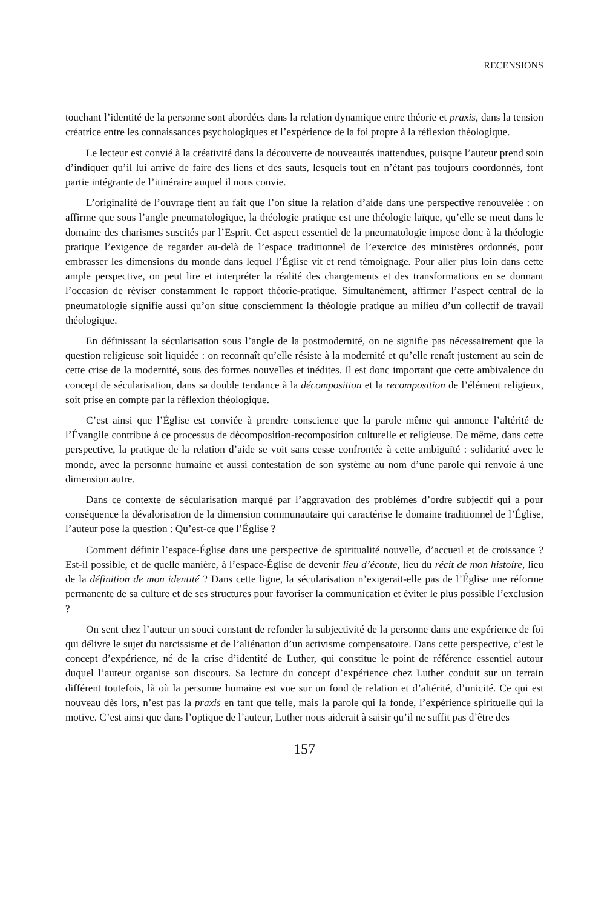RECENSIONS
touchant l’identité de la personne sont abordées dans la relation dynamique entre théorie et praxis, dans la tension créatrice entre les connaissances psychologiques et l’expérience de la foi propre à la réflexion théologique.
Le lecteur est convié à la créativité dans la découverte de nouveautés inattendues, puisque l’auteur prend soin d’indiquer qu’il lui arrive de faire des liens et des sauts, lesquels tout en n’étant pas toujours coordonnés, font partie intégrante de l’itinéraire auquel il nous convie.
L’originalité de l’ouvrage tient au fait que l’on situe la relation d’aide dans une perspective renouvelée : on affirme que sous l’angle pneumatologique, la théologie pratique est une théologie laïque, qu’elle se meut dans le domaine des charismes suscités par l’Esprit. Cet aspect essentiel de la pneumatologie impose donc à la théologie pratique l’exigence de regarder au-delà de l’espace traditionnel de l’exercice des ministères ordonnés, pour embrasser les dimensions du monde dans lequel l’Église vit et rend témoignage. Pour aller plus loin dans cette ample perspective, on peut lire et interpréter la réalité des changements et des transformations en se donnant l’occasion de réviser constamment le rapport théorie-pratique. Simultanément, affirmer l’aspect central de la pneumatologie signifie aussi qu’on situe consciemment la théologie pratique au milieu d’un collectif de travail théologique.
En définissant la sécularisation sous l’angle de la postmodernité, on ne signifie pas nécessairement que la question religieuse soit liquidée : on reconnaît qu’elle résiste à la modernité et qu’elle renaît justement au sein de cette crise de la modernité, sous des formes nouvelles et inédites. Il est donc important que cette ambivalence du concept de sécularisation, dans sa double tendance à la décomposition et la recomposition de l’élément religieux, soit prise en compte par la réflexion théologique.
C’est ainsi que l’Église est conviée à prendre conscience que la parole même qui annonce l’altérité de l’Évangile contribue à ce processus de décomposition-recomposition culturelle et religieuse. De même, dans cette perspective, la pratique de la relation d’aide se voit sans cesse confrontée à cette ambiguïté : solidarité avec le monde, avec la personne humaine et aussi contestation de son système au nom d’une parole qui renvoie à une dimension autre.
Dans ce contexte de sécularisation marqué par l’aggravation des problèmes d’ordre subjectif qui a pour conséquence la dévalorisation de la dimension communautaire qui caractérise le domaine traditionnel de l’Église, l’auteur pose la question : Qu’est-ce que l’Église ?
Comment définir l’espace-Église dans une perspective de spiritualité nouvelle, d’accueil et de croissance ? Est-il possible, et de quelle manière, à l’espace-Église de devenir lieu d’écoute, lieu du récit de mon histoire, lieu de la définition de mon identité ? Dans cette ligne, la sécularisation n’exigerait-elle pas de l’Église une réforme permanente de sa culture et de ses structures pour favoriser la communication et éviter le plus possible l’exclusion ?
On sent chez l’auteur un souci constant de refonder la subjectivité de la personne dans une expérience de foi qui délivre le sujet du narcissisme et de l’aliénation d’un activisme compensatoire. Dans cette perspective, c’est le concept d’expérience, né de la crise d’identité de Luther, qui constitue le point de référence essentiel autour duquel l’auteur organise son discours. Sa lecture du concept d’expérience chez Luther conduit sur un terrain différent toutefois, là où la personne humaine est vue sur un fond de relation et d’altérité, d’unicité. Ce qui est nouveau dès lors, n’est pas la praxis en tant que telle, mais la parole qui la fonde, l’expérience spirituelle qui la motive. C’est ainsi que dans l’optique de l’auteur, Luther nous aiderait à saisir qu’il ne suffit pas d’être des
157